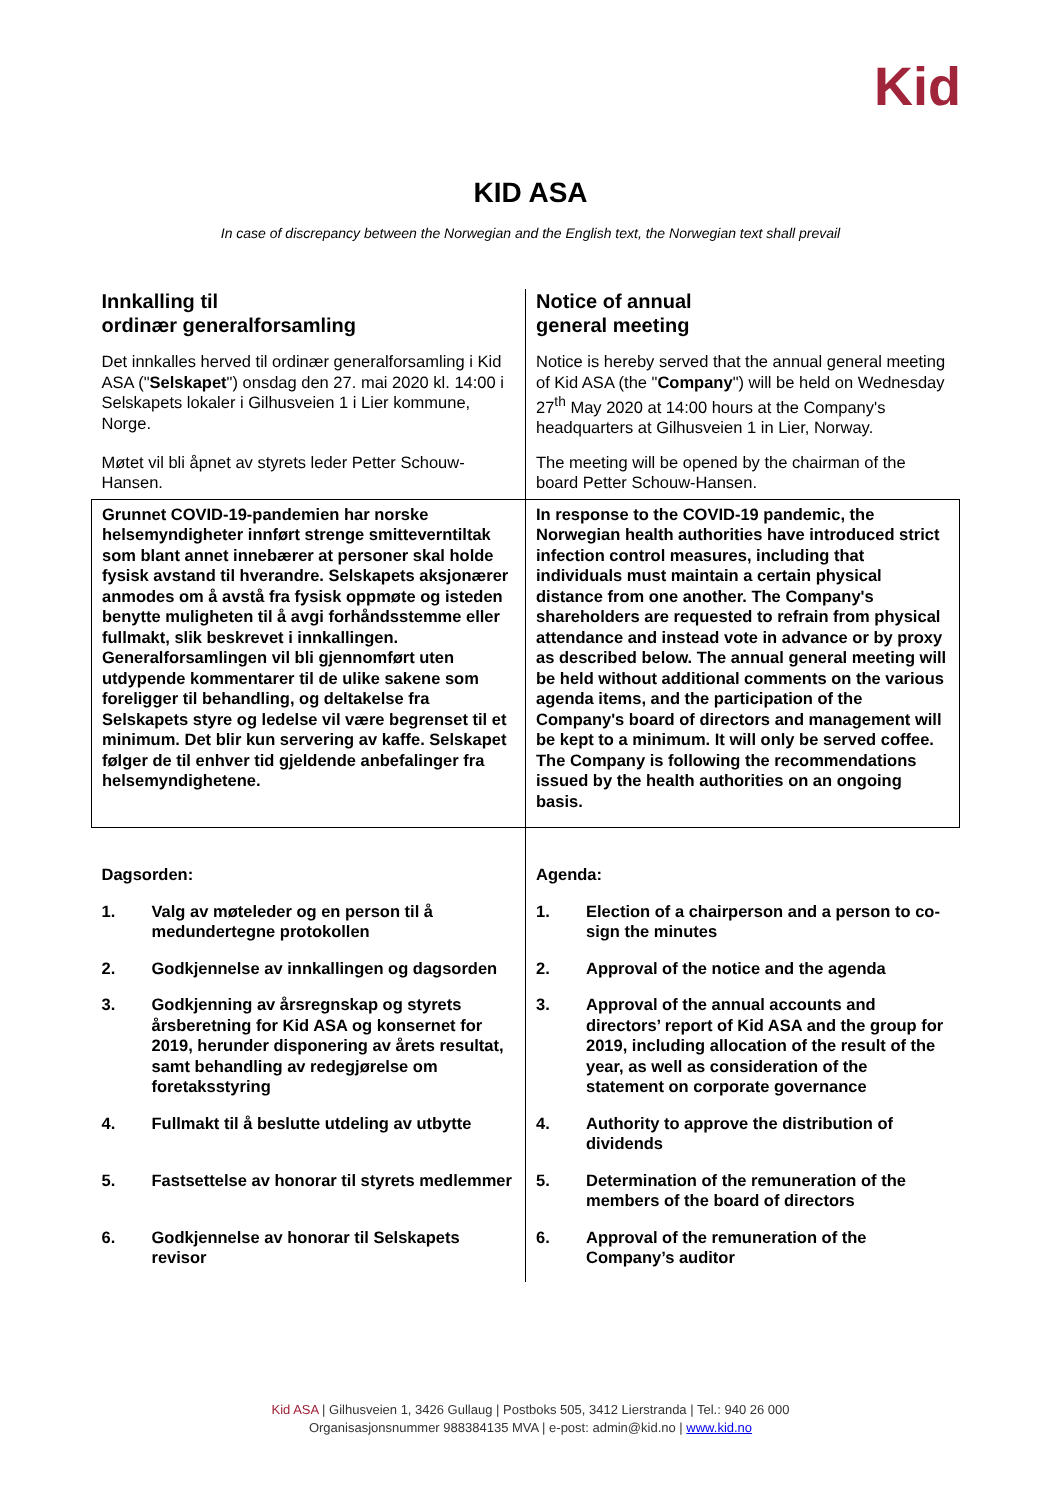Kid
KID ASA
In case of discrepancy between the Norwegian and the English text, the Norwegian text shall prevail
| Innkalling til ordinær generalforsamling | Notice of annual general meeting |
| Det innkalles herved til ordinær generalforsamling i Kid ASA (" Selskapet ") onsdag den 27. mai 2020 kl. 14:00 i Selskapets lokaler i Gilhusveien 1 i Lier kommune, Norge. | Notice is hereby served that the annual general meeting of Kid ASA (the " Company ") will be held on Wednesday 27<sup>th</sup> May 2020 at 14:00 hours at the Company's headquarters at Gilhusveien 1 in Lier, Norway. |
| Møtet vil bli åpnet av styrets leder Petter Schouw-Hansen. | The meeting will be opened by the chairman of the board Petter Schouw-Hansen. |
| Grunnet COVID-19-pandemien har norske helsemyndigheter innført strenge smitteverntiltak som blant annet innebærer at personer skal holde fysisk avstand til hverandre. Selskapets aksjonærer anmodes om å avstå fra fysisk oppmøte og isteden benytte muligheten til å avgi forhåndsstemme eller fullmakt, slik beskrevet i innkallingen. Generalforsamlingen vil bli gjennomført uten utdypende kommentarer til de ulike sakene som foreligger til behandling, og deltakelse fra Selskapets styre og ledelse vil være begrenset til et minimum. Det blir kun servering av kaffe. Selskapet følger de til enhver tid gjeldende anbefalinger fra helsemyndighetene. | In response to the COVID-19 pandemic, the Norwegian health authorities have introduced strict infection control measures, including that individuals must maintain a certain physical distance from one another. The Company's shareholders are requested to refrain from physical attendance and instead vote in advance or by proxy as described below. The annual general meeting will be held without additional comments on the various agenda items, and the participation of the Company's board of directors and management will be kept to a minimum. It will only be served coffee. The Company is following the recommendations issued by the health authorities on an ongoing basis. |
| Dagsorden: | Agenda: |
| 1. Valg av møteleder og en person til å medundertegne protokollen | 1. Election of a chairperson and a person to co-sign the minutes |
| 2. Godkjennelse av innkallingen og dagsorden | 2. Approval of the notice and the agenda |
| 3. Godkjenning av årsregnskap og styrets årsberetning for Kid ASA og konsernet for 2019, herunder disponering av årets resultat, samt behandling av redegjørelse om foretaksstyring | 3. Approval of the annual accounts and directors’ report of Kid ASA and the group for 2019, including allocation of the result of the year, as well as consideration of the statement on corporate governance |
| 4. Fullmakt til å beslutte utdeling av utbytte | 4. Authority to approve the distribution of dividends |
| 5. Fastsettelse av honorar til styrets medlemmer | 5. Determination of the remuneration of the members of the board of directors |
| 6. Godkjennelse av honorar til Selskapets revisor | 6. Approval of the remuneration of the Company’s auditor |
Kid ASA | Gilhusveien 1, 3426 Gullaug | Postboks 505, 3412 Lierstranda | Tel.: 940 26 000
Organisasjonsnummer 988384135 MVA | e-post: admin@kid.no | www.kid.no